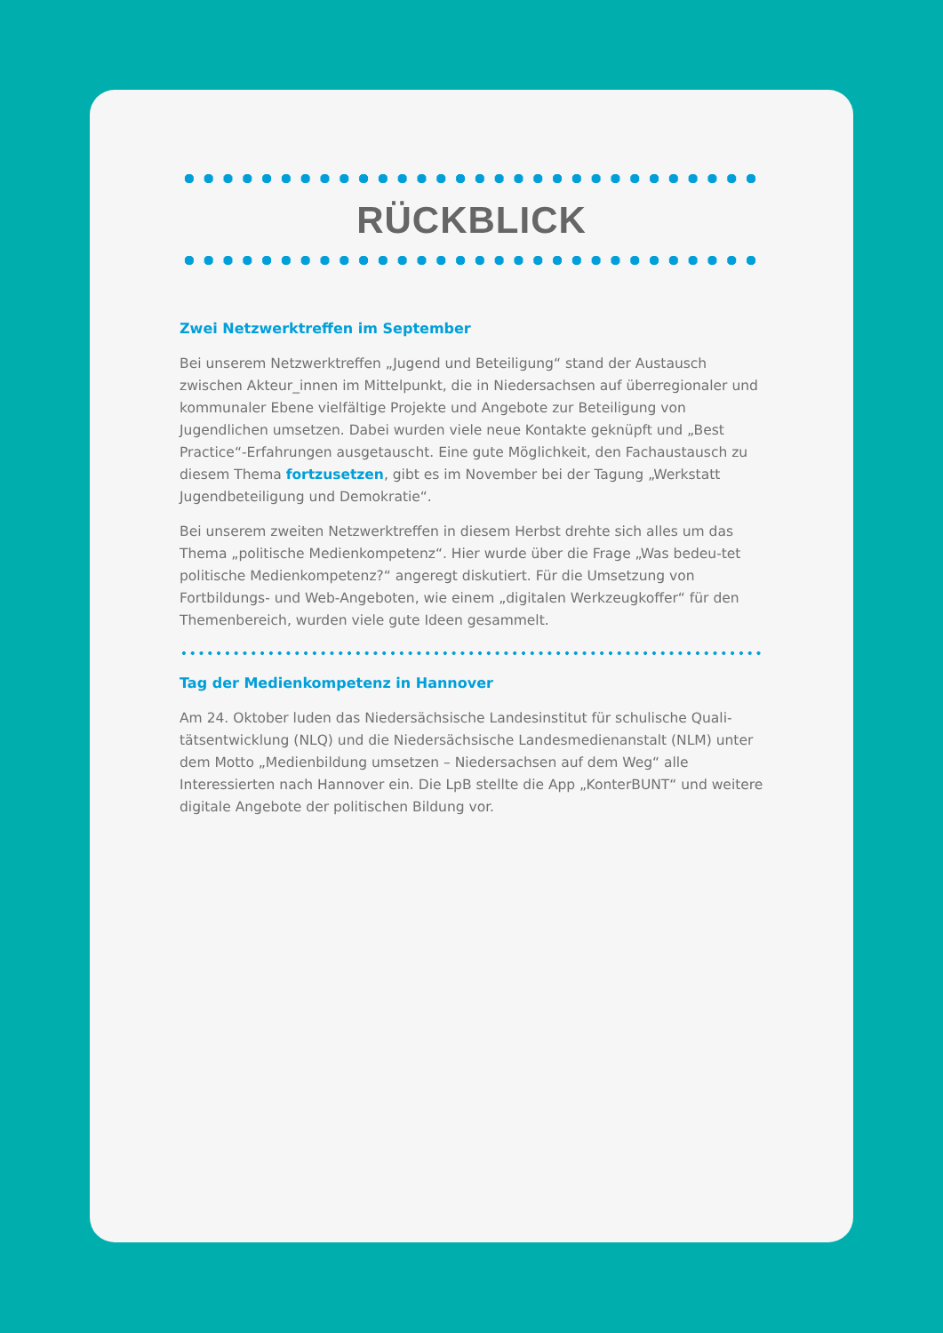RÜCKBLICK
Zwei Netzwerktreffen im September
Bei unserem Netzwerktreffen „Jugend und Beteiligung“ stand der Austausch zwischen Akteur_innen im Mittelpunkt, die in Niedersachsen auf überregionaler und kommunaler Ebene vielfältige Projekte und Angebote zur Beteiligung von Jugendlichen umsetzen. Dabei wurden viele neue Kontakte geknüpft und „Best Practice“-Erfahrungen ausgetauscht. Eine gute Möglichkeit, den Fachaustausch zu diesem Thema fortzusetzen, gibt es im November bei der Tagung „Werkstatt Jugendbeteiligung und Demokratie“.
Bei unserem zweiten Netzwerktreffen in diesem Herbst drehte sich alles um das Thema „politische Medienkompetenz“. Hier wurde über die Frage „Was bedeu-tet politische Medienkompetenz?“ angeregt diskutiert. Für die Umsetzung von Fortbildungs- und Web-Angeboten, wie einem „digitalen Werkzeugkoffer“ für den Themenbereich, wurden viele gute Ideen gesammelt.
Tag der Medienkompetenz in Hannover
Am 24. Oktober luden das Niedersächsische Landesinstitut für schulische Quali-tätsentwicklung (NLQ) und die Niedersächsische Landesmedienanstalt (NLM) unter dem Motto „Medienbildung umsetzen – Niedersachsen auf dem Weg“ alle Interessierten nach Hannover ein. Die LpB stellte die App „KonterBUNT“ und weitere digitale Angebote der politischen Bildung vor.